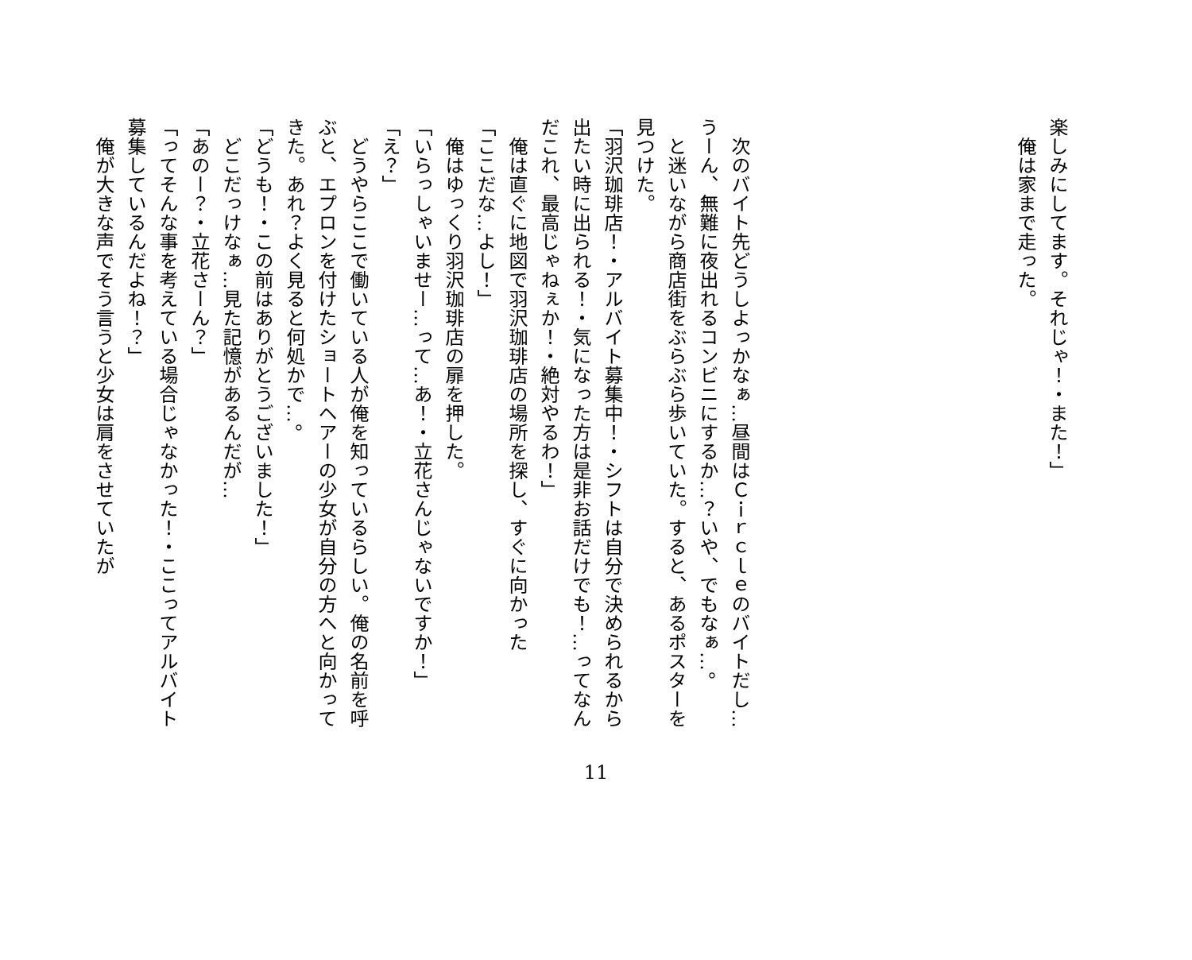楽しみにしてます。それじゃ！・また！」
　俺は家まで走った。
　次のバイト先どうしよっかなぁ…昼間はＣｉｒｃｌｅのバイトだし…うーん、無難に夜出れるコンビニにするか…？いや、でもなぁ…。
　と迷いながら商店街をぶらぶら歩いていた。すると、あるポスターを見つけた。
「羽沢珈琲店！・アルバイト募集中！・シフトは自分で決められるから出たい時に出られる！・気になった方は是非お話だけでも！…ってなんだこれ、最高じゃねぇか！・絶対やるわ！」
　俺は直ぐに地図で羽沢珈琲店の場所を探し、すぐに向かった
「ここだな…よし！」
　俺はゆっくり羽沢珈琲店の扉を押した。
「いらっしゃいませー…って…あ！・立花さんじゃないですか！」
「え？」
　どうやらここで働いている人が俺を知っているらしい。俺の名前を呼ぶと、エプロンを付けたショートヘアーの少女が自分の方へと向かってきた。あれ？よく見ると何処かで…。
「どうも！・この前はありがとうございました！」
　どこだっけなぁ…見た記憶があるんだが…
「あのー？・立花さーん？」
「ってそんな事を考えている場合じゃなかった！・ここってアルバイト募集しているんだよね！？」
　俺が大きな声でそう言うと少女は肩をさせていたが
11